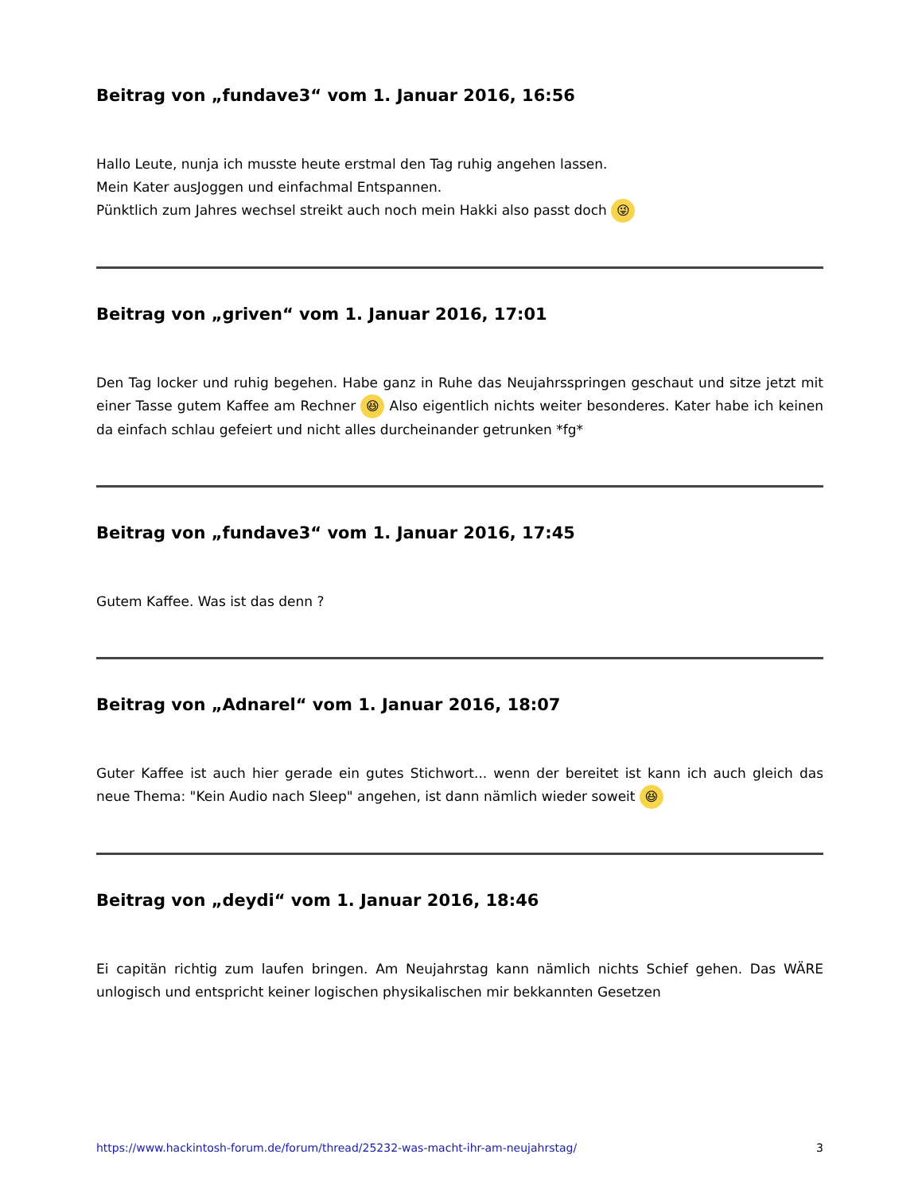Beitrag von „fundave3“ vom 1. Januar 2016, 16:56
Hallo Leute, nunja ich musste heute erstmal den Tag ruhig angehen lassen.
Mein Kater ausJoggen und einfachmal Entspannen.
Pünktlich zum Jahres wechsel streikt auch noch mein Hakki also passt doch 😜
Beitrag von „griven“ vom 1. Januar 2016, 17:01
Den Tag locker und ruhig begehen. Habe ganz in Ruhe das Neujahrsspringen geschaut und sitze jetzt mit einer Tasse gutem Kaffee am Rechner 😆 Also eigentlich nichts weiter besonderes. Kater habe ich keinen da einfach schlau gefeiert und nicht alles durcheinander getrunken *fg*
Beitrag von „fundave3“ vom 1. Januar 2016, 17:45
Gutem Kaffee. Was ist das denn ?
Beitrag von „Adnarel“ vom 1. Januar 2016, 18:07
Guter Kaffee ist auch hier gerade ein gutes Stichwort... wenn der bereitet ist kann ich auch gleich das neue Thema: "Kein Audio nach Sleep" angehen, ist dann nämlich wieder soweit 😆
Beitrag von „deydi“ vom 1. Januar 2016, 18:46
Ei capitän richtig zum laufen bringen. Am Neujahrstag kann nämlich nichts Schief gehen. Das WÄRE unlogisch und entspricht keiner logischen physikalischen mir bekkannten Gesetzen
https://www.hackintosh-forum.de/forum/thread/25232-was-macht-ihr-am-neujahrstag/ 3